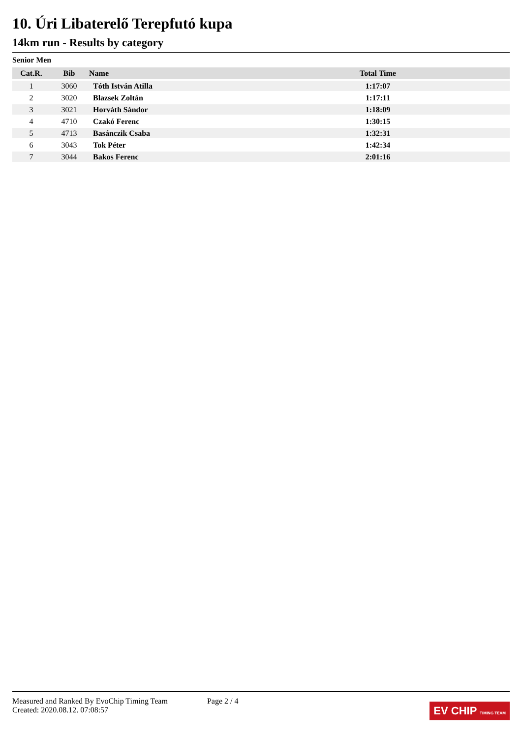10. Úri Libaterelő Terepfutó kupa
14km run - Results by category
Senior Men
| Cat.R. | Bib | Name | Total Time | |
| --- | --- | --- | --- | --- |
| 1 | 3060 | Tóth István Atilla | 1:17:07 | |
| 2 | 3020 | Blazsek Zoltán | 1:17:11 | |
| 3 | 3021 | Horváth Sándor | 1:18:09 | |
| 4 | 4710 | Czakó Ferenc | 1:30:15 | |
| 5 | 4713 | Basánczik Csaba | 1:32:31 | |
| 6 | 3043 | Tok Péter | 1:42:34 | |
| 7 | 3044 | Bakos Ferenc | 2:01:16 | |
Measured and Ranked By EvoChip Timing Team
Created: 2020.08.12. 07:08:57
Page 2 / 4
EV CHIP TIMING TEAM